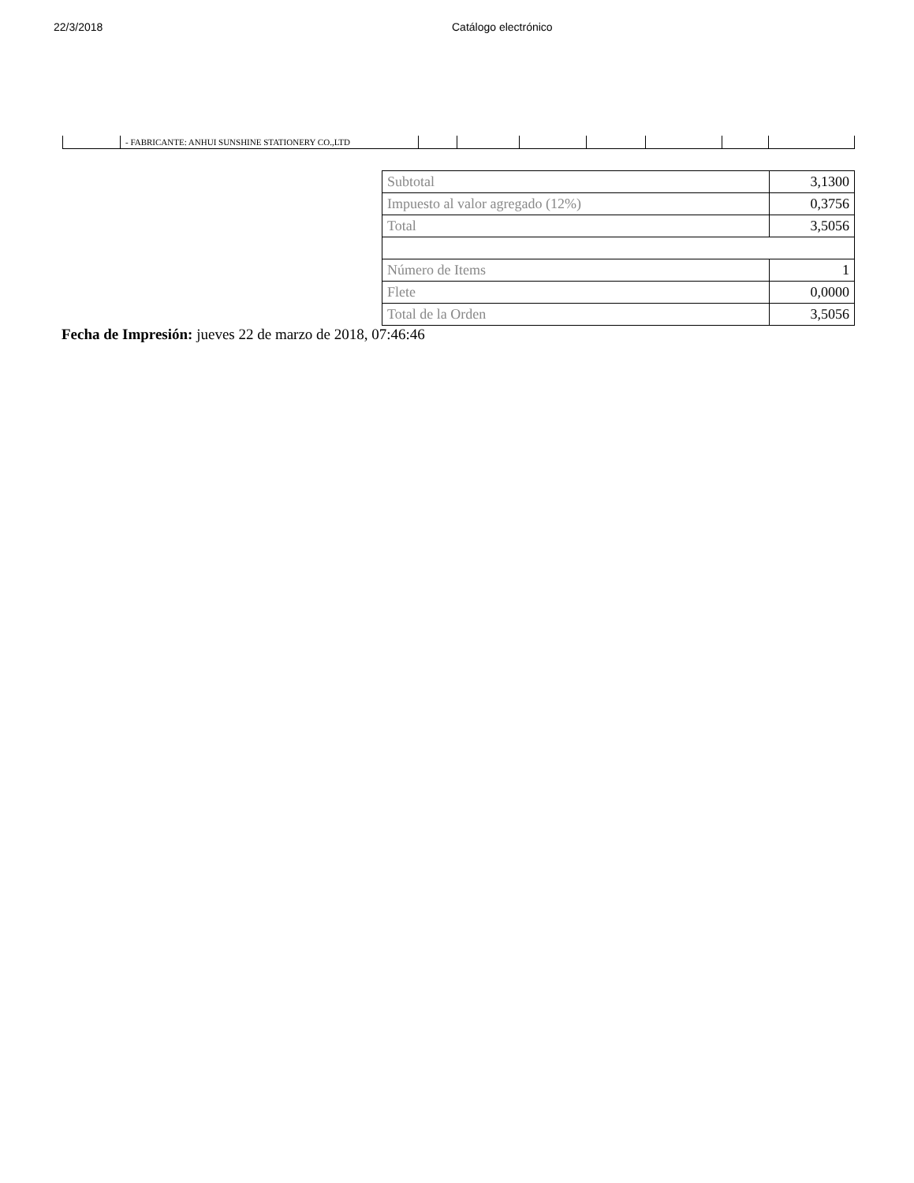22/3/2018 Catálogo electrónico
| | - FABRICANTE: ANHUI SUNSHINE STATIONERY CO.,LTD | | | | | | | |
| Subtotal | 3,1300 |
| Impuesto al valor agregado (12%) | 0,3756 |
| Total | 3,5056 |
| Número de Items | 1 |
| Flete | 0,0000 |
| Total de la Orden | 3,5056 |
Fecha de Impresión: jueves 22 de marzo de 2018, 07:46:46